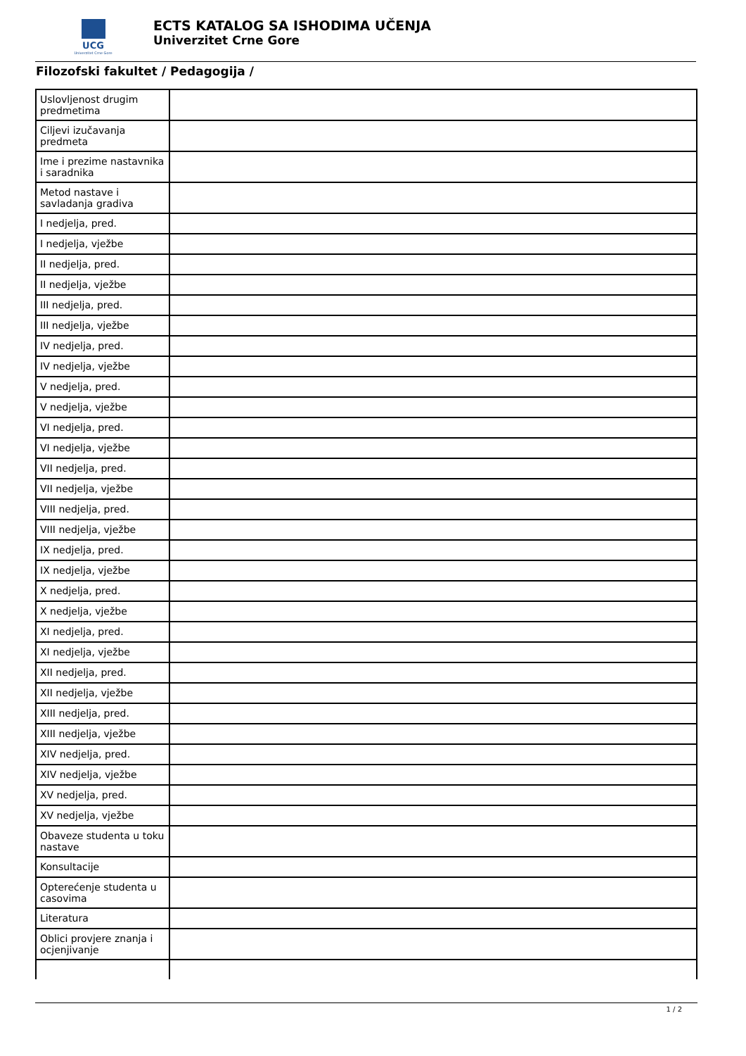UCG
Univerzitet Crne Gore
ECTS KATALOG SA ISHODIMA UČENJA
Univerzitet Crne Gore
Filozofski fakultet / Pedagogija /
| Uslovljenost drugim predmetima | |
| Ciljevi izučavanja predmeta | |
| Ime i prezime nastavnika i saradnika | |
| Metod nastave i savladanja gradiva | |
| I nedjelja, pred. | |
| I nedjelja, vježbe | |
| II nedjelja, pred. | |
| II nedjelja, vježbe | |
| III nedjelja, pred. | |
| III nedjelja, vježbe | |
| IV nedjelja, pred. | |
| IV nedjelja, vježbe | |
| V nedjelja, pred. | |
| V nedjelja, vježbe | |
| VI nedjelja, pred. | |
| VI nedjelja, vježbe | |
| VII nedjelja, pred. | |
| VII nedjelja, vježbe | |
| VIII nedjelja, pred. | |
| VIII nedjelja, vježbe | |
| IX nedjelja, pred. | |
| IX nedjelja, vježbe | |
| X nedjelja, pred. | |
| X nedjelja, vježbe | |
| XI nedjelja, pred. | |
| XI nedjelja, vježbe | |
| XII nedjelja, pred. | |
| XII nedjelja, vježbe | |
| XIII nedjelja, pred. | |
| XIII nedjelja, vježbe | |
| XIV nedjelja, pred. | |
| XIV nedjelja, vježbe | |
| XV nedjelja, pred. | |
| XV nedjelja, vježbe | |
| Obaveze studenta u toku nastave | |
| Konsultacije | |
| Opterećenje studenta u casovima | |
| Literatura | |
| Oblici provjere znanja i ocjenjivanje | |
1 / 2